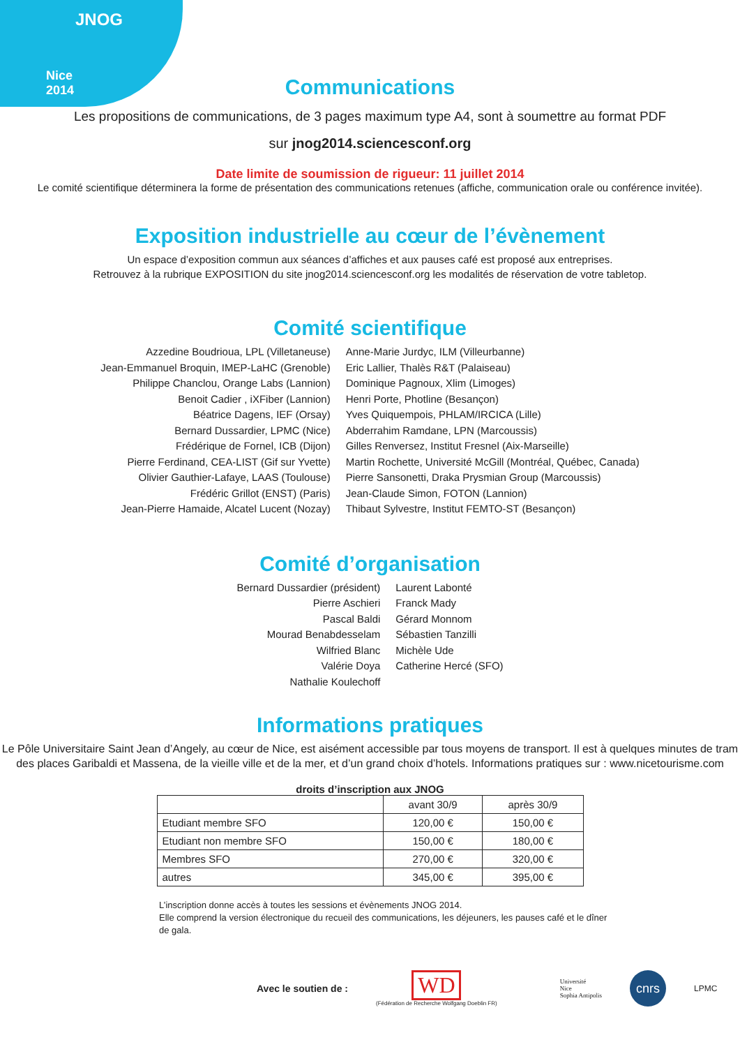JNOG
Nice
2014
Communications
Les propositions de communications, de 3 pages maximum type A4, sont à soumettre au format PDF
sur jnog2014.sciencesconf.org
Date limite de soumission de rigueur: 11 juillet 2014
Le comité scientifique déterminera la forme de présentation des communications retenues (affiche, communication orale ou conférence invitée).
Exposition industrielle au cœur de l’évènement
Un espace d’exposition commun aux séances d’affiches et aux pauses café est proposé aux entreprises.
Retrouvez à la rubrique EXPOSITION du site jnog2014.sciencesconf.org les modalités de réservation de votre tabletop.
Comité scientifique
Azzedine Boudrioua, LPL (Villetaneuse)
Jean-Emmanuel Broquin, IMEP-LaHC (Grenoble)
Philippe Chanclou, Orange Labs (Lannion)
Benoit Cadier , iXFiber (Lannion)
Béatrice Dagens, IEF (Orsay)
Bernard Dussardier, LPMC (Nice)
Frédérique de Fornel, ICB (Dijon)
Pierre Ferdinand, CEA-LIST (Gif sur Yvette)
Olivier Gauthier-Lafaye, LAAS (Toulouse)
Frédéric Grillot (ENST) (Paris)
Jean-Pierre Hamaide, Alcatel Lucent (Nozay)
Anne-Marie Jurdyc, ILM (Villeurbanne)
Eric Lallier, Thalès R&T (Palaiseau)
Dominique Pagnoux, Xlim (Limoges)
Henri Porte, Photline (Besançon)
Yves Quiquempois, PHLAM/IRCICA (Lille)
Abderrahim Ramdane, LPN (Marcoussis)
Gilles Renversez, Institut Fresnel (Aix-Marseille)
Martin Rochette, Université McGill (Montréal, Québec, Canada)
Pierre Sansonetti, Draka Prysmian Group (Marcoussis)
Jean-Claude Simon, FOTON (Lannion)
Thibaut Sylvestre, Institut FEMTO-ST (Besançon)
Comité d’organisation
Bernard Dussardier (président)
Pierre Aschieri
Pascal Baldi
Mourad Benabdesselam
Wilfried Blanc
Valérie Doya
Nathalie Koulechoff
Laurent Labonté
Franck Mady
Gérard Monnom
Sébastien Tanzilli
Michèle Ude
Catherine Hercé (SFO)
Informations pratiques
Le Pôle Universitaire Saint Jean d’Angely, au cœur de Nice, est aisément accessible par tous moyens de transport. Il est à quelques minutes de tram
des places Garibaldi et Massena, de la vieille ville et de la mer, et d’un grand choix d’hotels. Informations pratiques sur : www.nicetourisme.com
droits d’inscription aux JNOG
| | avant 30/9 | après 30/9 |
| --- | --- | --- |
| Etudiant membre SFO | 120,00 € | 150,00 € |
| Etudiant non membre SFO | 150,00 € | 180,00 € |
| Membres SFO | 270,00 € | 320,00 € |
| autres | 345,00 € | 395,00 € |
L’inscription donne accès à toutes les sessions et évènements JNOG 2014.
Elle comprend la version électronique du recueil des communications, les déjeuners, les pauses café et le dîner de gala.
Avec le soutien de :
WD
(Fédération de Recherche Wolfgang Doeblin FR)
Université
Nice
Sophia Antipolis
cnrs
LPMC